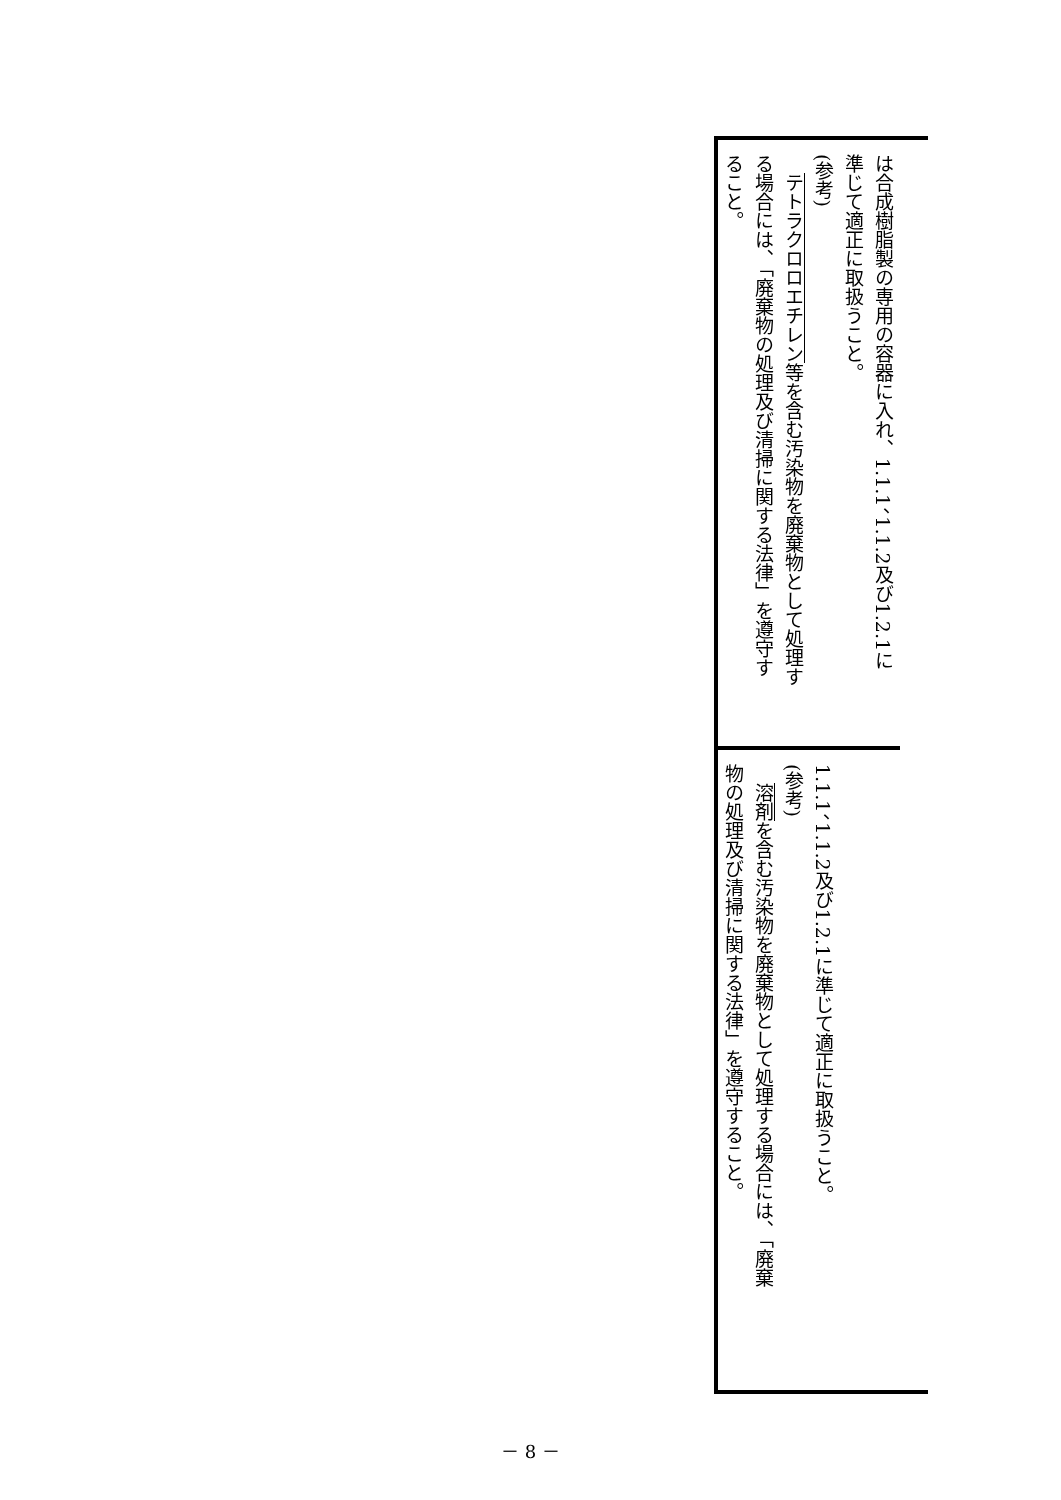は合成樹脂製の専用の容器に入れ、1.1.1、1.1.2及び1.2.1に
準じて適正に取扱うこと。
(参考)
　テトラクロロエチレン等を含む汚染物を廃棄物として処理す
る場合には、「廃棄物の処理及び清掃に関する法律」を遵守す
ること。
1.1.1、1.1.2及び1.2.1に準じて適正に取扱うこと。
(参考)
　溶剤を含む汚染物を廃棄物として処理する場合には、「廃棄
物の処理及び清掃に関する法律」を遵守すること。
－ 8 －